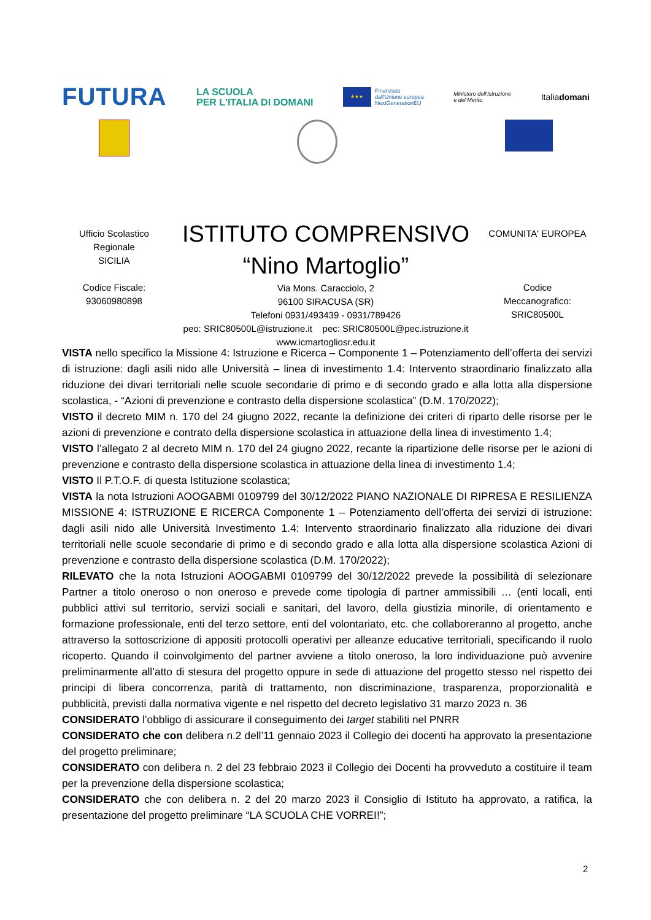FUTURA
LA SCUOLA
PER L'ITALIA DI DOMANI
★★★
Finanziato
dall'Unione europea
NextGenerationEU
Ministero dell'Istruzione
e del Merito
Italiadomani
Ufficio Scolastico
Regionale
SICILIA
Codice Fiscale:
93060980898
ISTITUTO COMPRENSIVO
“Nino Martoglio”
Via Mons. Caracciolo, 2
96100 SIRACUSA (SR)
Telefoni 0931/493439 - 0931/789426
peo: SRIC80500L@istruzione.it pec: SRIC80500L@pec.istruzione.it
www.icmartogliosr.edu.it
COMUNITA' EUROPEA
Codice
Meccanografico:
SRIC80500L
VISTA nello specifico la Missione 4: Istruzione e Ricerca – Componente 1 – Potenziamento dell’offerta dei servizi di istruzione: dagli asili nido alle Università – linea di investimento 1.4: Intervento straordinario finalizzato alla riduzione dei divari territoriali nelle scuole secondarie di primo e di secondo grado e alla lotta alla dispersione scolastica, - “Azioni di prevenzione e contrasto della dispersione scolastica” (D.M. 170/2022);
VISTO il decreto MIM n. 170 del 24 giugno 2022, recante la definizione dei criteri di riparto delle risorse per le azioni di prevenzione e contrato della dispersione scolastica in attuazione della linea di investimento 1.4;
VISTO l’allegato 2 al decreto MIM n. 170 del 24 giugno 2022, recante la ripartizione delle risorse per le azioni di prevenzione e contrasto della dispersione scolastica in attuazione della linea di investimento 1.4;
VISTO Il P.T.O.F. di questa Istituzione scolastica;
VISTA la nota Istruzioni AOOGABMI 0109799 del 30/12/2022 PIANO NAZIONALE DI RIPRESA E RESILIENZA MISSIONE 4: ISTRUZIONE E RICERCA Componente 1 – Potenziamento dell’offerta dei servizi di istruzione: dagli asili nido alle Università Investimento 1.4: Intervento straordinario finalizzato alla riduzione dei divari territoriali nelle scuole secondarie di primo e di secondo grado e alla lotta alla dispersione scolastica Azioni di prevenzione e contrasto della dispersione scolastica (D.M. 170/2022);
RILEVATO che la nota Istruzioni AOOGABMI 0109799 del 30/12/2022 prevede la possibilità di selezionare Partner a titolo oneroso o non oneroso e prevede come tipologia di partner ammissibili … (enti locali, enti pubblici attivi sul territorio, servizi sociali e sanitari, del lavoro, della giustizia minorile, di orientamento e formazione professionale, enti del terzo settore, enti del volontariato, etc. che collaboreranno al progetto, anche attraverso la sottoscrizione di appositi protocolli operativi per alleanze educative territoriali, specificando il ruolo ricoperto. Quando il coinvolgimento del partner avviene a titolo oneroso, la loro individuazione può avvenire preliminarmente all’atto di stesura del progetto oppure in sede di attuazione del progetto stesso nel rispetto dei principi di libera concorrenza, parità di trattamento, non discriminazione, trasparenza, proporzionalità e pubblicità, previsti dalla normativa vigente e nel rispetto del decreto legislativo 31 marzo 2023 n. 36
CONSIDERATO l’obbligo di assicurare il conseguimento dei target stabiliti nel PNRR
CONSIDERATO che con delibera n.2 dell’11 gennaio 2023 il Collegio dei docenti ha approvato la presentazione del progetto preliminare;
CONSIDERATO con delibera n. 2 del 23 febbraio 2023 il Collegio dei Docenti ha provveduto a costituire il team per la prevenzione della dispersione scolastica;
CONSIDERATO che con delibera n. 2 del 20 marzo 2023 il Consiglio di Istituto ha approvato, a ratifica, la presentazione del progetto preliminare “LA SCUOLA CHE VORREI!”;
2